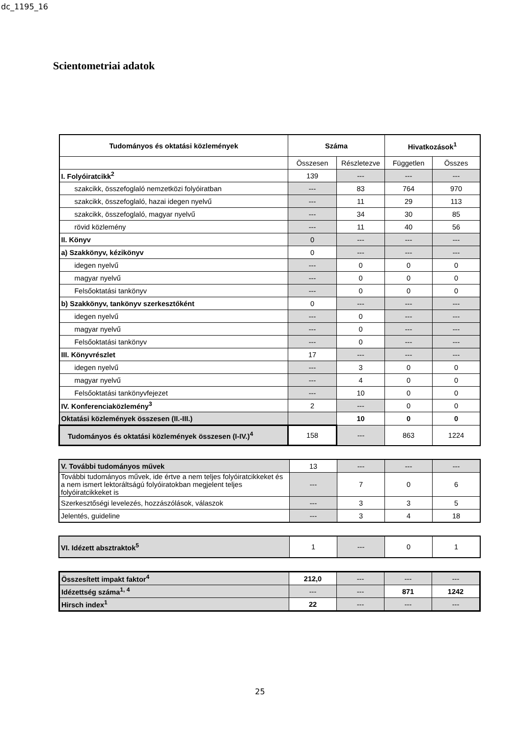dc_1195_16
Scientometriai adatok
| Tudományos és oktatási közlemények | Száma | | Hivatkozások<sup>1</sup> | |
| --- | --- | --- | --- | --- |
| | Összesen | Részletezve | Független | Összes |
| I. Folyóiratcikk<sup>2</sup> | 139 | --- | --- | --- |
| szakcikk, összefoglaló nemzetközi folyóiratban | --- | 83 | 764 | 970 |
| szakcikk, összefoglaló, hazai idegen nyelvű | --- | 11 | 29 | 113 |
| szakcikk, összefoglaló, magyar nyelvű | --- | 34 | 30 | 85 |
| rövid közlemény | --- | 11 | 40 | 56 |
| II. Könyv | 0 | --- | --- | --- |
| a) Szakkönyv, kézikönyv | 0 | --- | --- | --- |
| idegen nyelvű | --- | 0 | 0 | 0 |
| magyar nyelvű | --- | 0 | 0 | 0 |
| Felsőoktatási tankönyv | --- | 0 | 0 | 0 |
| b) Szakkönyv, tankönyv szerkesztőként | 0 | --- | --- | --- |
| idegen nyelvű | --- | 0 | --- | --- |
| magyar nyelvű | --- | 0 | --- | --- |
| Felsőoktatási tankönyv | --- | 0 | --- | --- |
| III. Könyvrészlet | 17 | --- | --- | --- |
| idegen nyelvű | --- | 3 | 0 | 0 |
| magyar nyelvű | --- | 4 | 0 | 0 |
| Felsőoktatási tankönyvfejezet | --- | 10 | 0 | 0 |
| IV. Konferenciaközlemény<sup>3</sup> | 2 | --- | 0 | 0 |
| Oktatási közlemények összesen (II.-III.) | | 10 | 0 | 0 |
| Tudományos és oktatási közlemények összesen (I-IV.)<sup>4</sup> | 158 | --- | 863 | 1224 |
| V. További tudományos művek | 13 | --- | --- | --- |
| További tudományos művek, ide értve a nem teljes folyóiratcikkeket és a nem ismert lektoráltságú folyóiratokban megjelent teljes folyóiratcikkeket is | --- | 7 | 0 | 6 |
| Szerkesztőségi levelezés, hozzászólások, válaszok | --- | 3 | 3 | 5 |
| Jelentés, guideline | --- | 3 | 4 | 18 |
| VI. Idézett absztraktok<sup>5</sup> | 1 | --- | 0 | 1 |
| Összesített impakt faktor<sup>4</sup> | 212,0 | --- | --- | --- |
| Idézettség száma<sup>1, 4</sup> | --- | --- | 871 | 1242 |
| Hirsch index<sup>1</sup> | 22 | --- | --- | --- |
25